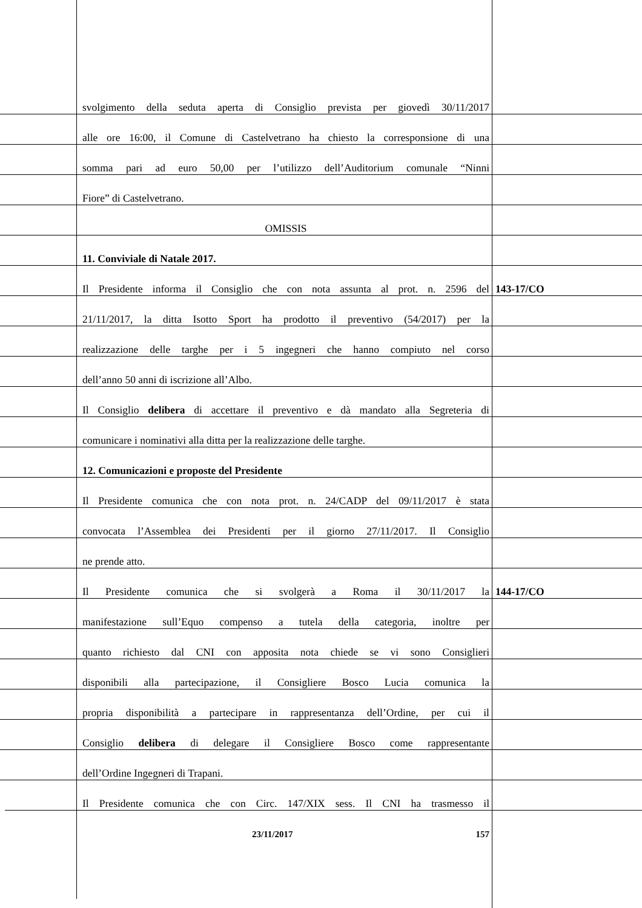svolgimento della seduta aperta di Consiglio prevista per giovedì 30/11/2017
alle ore 16:00, il Comune di Castelvetrano ha chiesto la corresponsione di una
somma pari ad euro 50,00 per l’utilizzo dell’Auditorium comunale “Ninni
Fiore” di Castelvetrano.
OMISSIS
11. Conviviale di Natale 2017.
Il Presidente informa il Consiglio che con nota assunta al prot. n. 2596 del
143-17/CO
21/11/2017, la ditta Isotto Sport ha prodotto il preventivo (54/2017) per la
realizzazione delle targhe per i 5 ingegneri che hanno compiuto nel corso
dell’anno 50 anni di iscrizione all’Albo.
Il Consiglio delibera di accettare il preventivo e dà mandato alla Segreteria di
comunicare i nominativi alla ditta per la realizzazione delle targhe.
12. Comunicazioni e proposte del Presidente
Il Presidente comunica che con nota prot. n. 24/CADP del 09/11/2017 è stata
convocata l’Assemblea dei Presidenti per il giorno 27/11/2017. Il Consiglio
ne prende atto.
Il Presidente comunica che si svolgerà a Roma il 30/11/2017 la
144-17/CO
manifestazione sull’Equo compenso a tutela della categoria, inoltre per
quanto richiesto dal CNI con apposita nota chiede se vi sono Consiglieri
disponibili alla partecipazione, il Consigliere Bosco Lucia comunica la
propria disponibilità a partecipare in rappresentanza dell’Ordine, per cui il
Consiglio delibera di delegare il Consigliere Bosco come rappresentante
dell’Ordine Ingegneri di Trapani.
Il Presidente comunica che con Circ. 147/XIX sess. Il CNI ha trasmesso il
23/11/2017 157